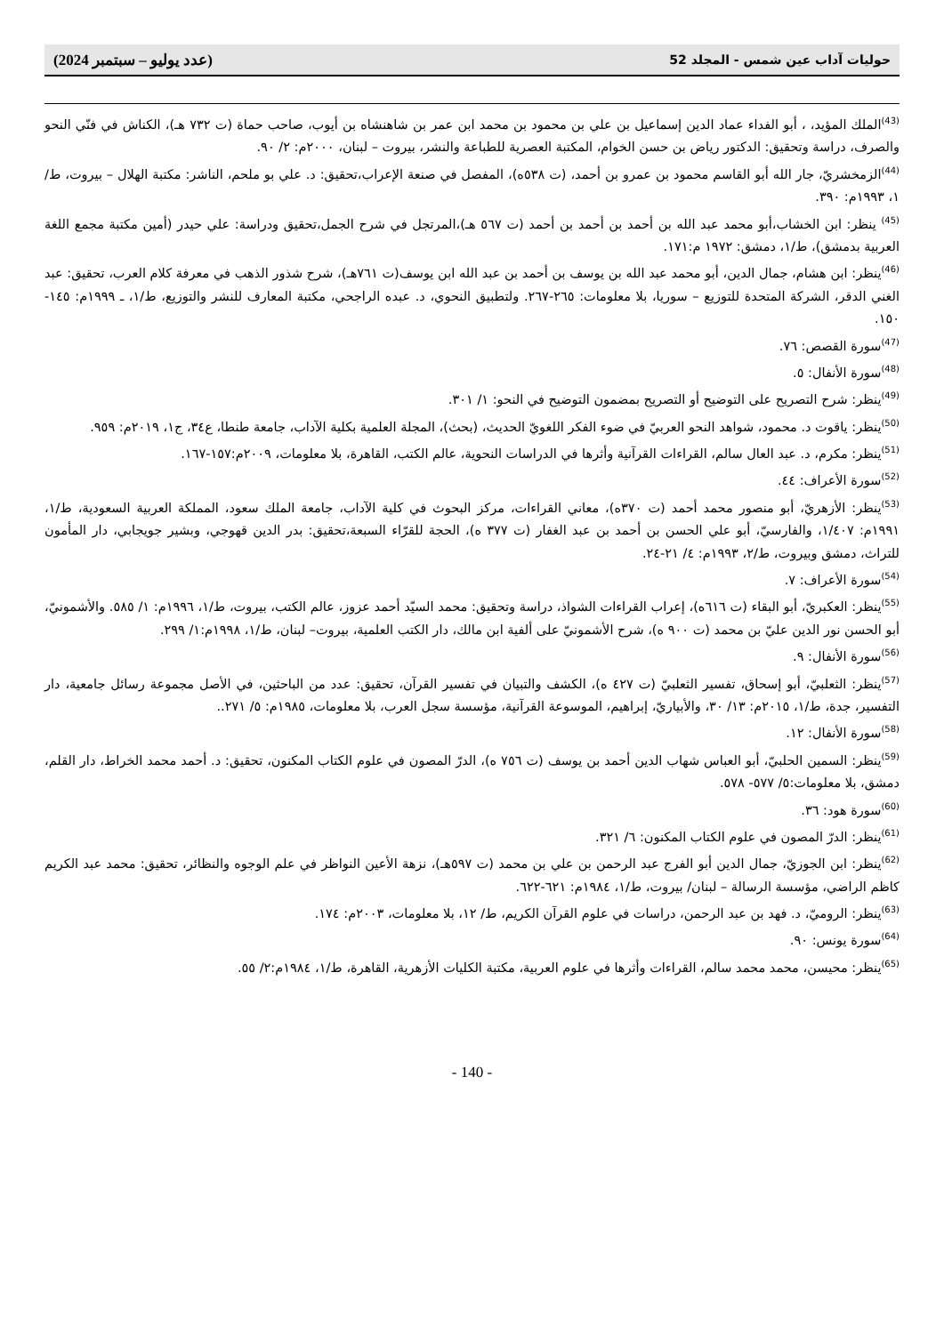حوليات آداب عين شمس - المجلد 52 (عدد يوليو – سبتمبر 2024)
<sup>(43)</sup> الملك المؤيد، ، أبو الفداء عماد الدين إسماعيل بن علي بن محمود بن محمد ابن عمر بن شاهنشاه بن أيوب، صاحب حماة (ت ٧٣٢ هـ)، الكناش في فنّي النحو والصرف، دراسة وتحقيق: الدكتور رياض بن حسن الخوام، المكتبة العصرية للطباعة والنشر، بيروت – لبنان، ٢٠٠٠م: ٢/ ٩٠.
<sup>(44)</sup> الزمخشريّ، جار الله أبو القاسم محمود بن عمرو بن أحمد، (ت ٥٣٨ه)، المفصل في صنعة الإعراب،تحقيق: د. علي بو ملحم، الناشر: مكتبة الهلال – بيروت، ط/١، ١٩٩٣م: ٣٩٠.
<sup>(45)</sup> ينظر: ابن الخشاب،أبو محمد عبد الله بن أحمد بن أحمد بن أحمد (ت ٥٦٧ هـ)،المرتجل في شرح الجمل،تحقيق ودراسة: علي حيدر (أمين مكتبة مجمع اللغة العربية بدمشق)، ط/١، دمشق: ١٩٧٢ م:١٧١.
<sup>(46)</sup> ينظر: ابن هشام، جمال الدين، أبو محمد عبد الله بن يوسف بن أحمد بن عبد الله ابن يوسف(ت ٧٦١هـ)، شرح شذور الذهب في معرفة كلام العرب، تحقيق: عبد الغني الدقر، الشركة المتحدة للتوزيع – سوريا، بلا معلومات: ٢٦٥-٢٦٧. ولتطبيق النحوي، د. عبده الراجحي، مكتبة المعارف للنشر والتوزيع، ط/١، ـ ١٩٩٩م: ١٤٥- ١٥٠.
<sup>(47)</sup> سورة القصص: ٧٦.
<sup>(48)</sup> سورة الأنفال: ٥.
<sup>(49)</sup> ينظر: شرح التصريح على التوضيح أو التصريح بمضمون التوضيح في النحو: ١/ ٣٠١.
<sup>(50)</sup> ينظر: ياقوت د. محمود، شواهد النحو العربيّ في ضوء الفكر اللغويّ الحديث، (بحث)، المجلة العلمية بكلية الآداب، جامعة طنطا، ع٣٤، ج١، ٢٠١٩م: ٩٥٩.
<sup>(51)</sup> ينظر: مكرم، د. عبد العال سالم، القراءات القرآنية وأثرها في الدراسات النحوية، عالم الكتب، القاهرة، بلا معلومات، ٢٠٠٩م:١٥٧-١٦٧.
<sup>(52)</sup> سورة الأعراف: ٤٤.
<sup>(53)</sup> ينظر: الأزهريّ، أبو منصور محمد أحمد (ت ٣٧٠ه)، معاني القراءات، مركز البحوث في كلية الآداب، جامعة الملك سعود، المملكة العربية السعودية، ط/١، ١٩٩١م: ١/٤٠٧، والفارسيّ، أبو علي الحسن بن أحمد بن عبد الغفار (ت ٣٧٧ ه)، الحجة للقرّاء السبعة،تحقيق: بدر الدين قهوجي، وبشير جويجابي، دار المأمون للتراث، دمشق وبيروت، ط/٢، ١٩٩٣م: ٤/ ٢١-٢٤.
<sup>(54)</sup> سورة الأعراف: ٧.
<sup>(55)</sup> ينظر: العكبريّ، أبو البقاء (ت ٦١٦ه)، إعراب القراءات الشواذ، دراسة وتحقيق: محمد السيّد أحمد عزوز، عالم الكتب، بيروت، ط/١، ١٩٩٦م: ١/ ٥٨٥. والأشمونيّ، أبو الحسن نور الدين عليّ بن محمد (ت ٩٠٠ ه)، شرح الأشمونيّ على ألفية ابن مالك، دار الكتب العلمية، بيروت– لبنان، ط/١، ١٩٩٨م:١/ ٢٩٩.
<sup>(56)</sup> سورة الأنفال: ٩.
<sup>(57)</sup> ينظر: الثعلبيّ، أبو إسحاق، تفسير الثعلبيّ (ت ٤٢٧ ه)، الكشف والتبيان في تفسير القرآن، تحقيق: عدد من الباحثين، في الأصل مجموعة رسائل جامعية، دار التفسير، جدة، ط/١، ٢٠١٥م: ١٣/ ٣٠، والأبياريّ، إبراهيم، الموسوعة القرآنية، مؤسسة سجل العرب، بلا معلومات، ١٩٨٥م: ٥/ ٢٧١..
<sup>(58)</sup> سورة الأنفال: ١٢.
<sup>(59)</sup> ينظر: السمين الحلبيّ، أبو العباس شهاب الدين أحمد بن يوسف (ت ٧٥٦ ه)، الدرّ المصون في علوم الكتاب المكنون، تحقيق: د. أحمد محمد الخراط، دار القلم، دمشق، بلا معلومات:٥/ ٥٧٧- ٥٧٨.
<sup>(60)</sup> سورة هود: ٣٦.
<sup>(61)</sup> ينظر: الدرّ المصون في علوم الكتاب المكنون: ٦/ ٣٢١.
<sup>(62)</sup> ينظر: ابن الجوزيّ، جمال الدين أبو الفرج عبد الرحمن بن علي بن محمد (ت ٥٩٧هـ)، نزهة الأعين النواظر في علم الوجوه والنظائر، تحقيق: محمد عبد الكريم كاظم الراضي، مؤسسة الرسالة – لبنان/ بيروت، ط/١، ١٩٨٤م: ٦٢١-٦٢٢.
<sup>(63)</sup> ينظر: الروميّ، د. فهد بن عبد الرحمن، دراسات في علوم القرآن الكريم، ط/ ١٢، بلا معلومات، ٢٠٠٣م: ١٧٤.
<sup>(64)</sup> سورة يونس: ٩٠.
<sup>(65)</sup> ينظر: محيسن، محمد محمد سالم، القراءات وأثرها في علوم العربية، مكتبة الكليات الأزهرية، القاهرة، ط/١، ١٩٨٤م:٢/ ٥٥.
- 140 -